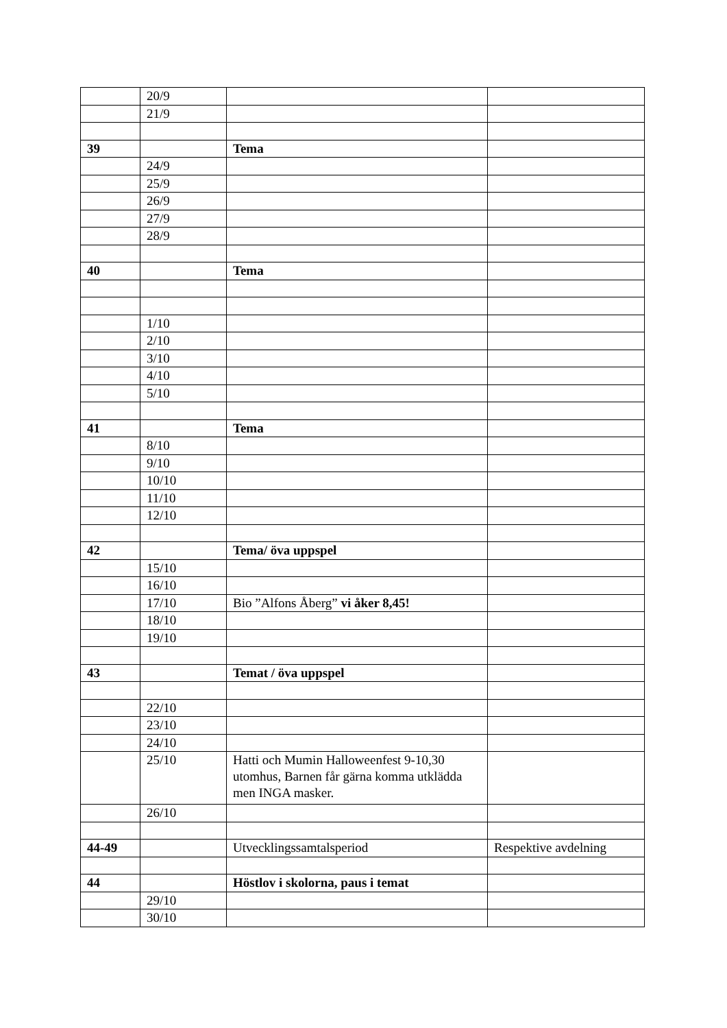| | 20/9 | | |
| | 21/9 | | |
| 39 | | Tema | |
| | 24/9 | | |
| | 25/9 | | |
| | 26/9 | | |
| | 27/9 | | |
| | 28/9 | | |
| 40 | | Tema | |
| | 1/10 | | |
| | 2/10 | | |
| | 3/10 | | |
| | 4/10 | | |
| | 5/10 | | |
| 41 | | Tema | |
| | 8/10 | | |
| | 9/10 | | |
| | 10/10 | | |
| | 11/10 | | |
| | 12/10 | | |
| 42 | | Tema/ öva uppspel | |
| | 15/10 | | |
| | 16/10 | | |
| | 17/10 | Bio ”Alfons Åberg” vi åker 8,45! | |
| | 18/10 | | |
| | 19/10 | | |
| 43 | | Temat / öva uppspel | |
| | 22/10 | | |
| | 23/10 | | |
| | 24/10 | | |
| | 25/10 | Hatti och Mumin Halloweenfest 9-10,30 utomhus, Barnen får gärna komma utklädda men INGA masker. | |
| | 26/10 | | |
| 44-49 | | Utvecklingssamtalsperiod | Respektive avdelning |
| 44 | | Höstlov i skolorna, paus i temat | |
| | 29/10 | | |
| | 30/10 | | |